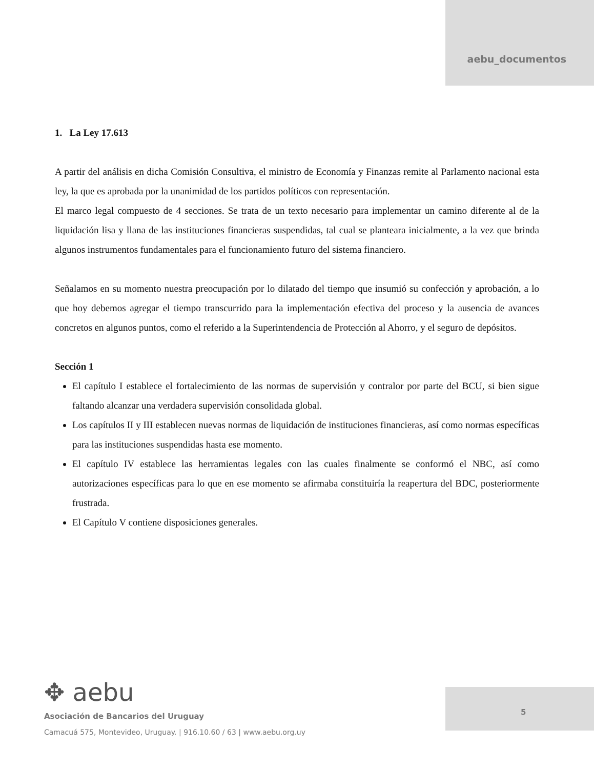aebu_documentos
1. La Ley 17.613
A partir del análisis en dicha Comisión Consultiva, el ministro de Economía y Finanzas remite al Parlamento nacional esta ley, la que es aprobada por la unanimidad de los partidos políticos con representación.
El marco legal compuesto de 4 secciones. Se trata de un texto necesario para implementar un camino diferente al de la liquidación lisa y llana de las instituciones financieras suspendidas, tal cual se planteara inicialmente, a la vez que brinda algunos instrumentos fundamentales para el funcionamiento futuro del sistema financiero.
Señalamos en su momento nuestra preocupación por lo dilatado del tiempo que insumió su confección y aprobación, a lo que hoy debemos agregar el tiempo transcurrido para la implementación efectiva del proceso y la ausencia de avances concretos en algunos puntos, como el referido a la Superintendencia de Protección al Ahorro, y el seguro de depósitos.
Sección 1
El capítulo I establece el fortalecimiento de las normas de supervisión y contralor por parte del BCU, si bien sigue faltando alcanzar una verdadera supervisión consolidada global.
Los capítulos II y III establecen nuevas normas de liquidación de instituciones financieras, así como normas específicas para las instituciones suspendidas hasta ese momento.
El capítulo IV establece las herramientas legales con las cuales finalmente se conformó el NBC, así como autorizaciones específicas para lo que en ese momento se afirmaba constituiría la reapertura del BDC, posteriormente frustrada.
El Capítulo V contiene disposiciones generales.
✥ aebu
Asociación de Bancarios del Uruguay
Camacuá 575, Montevideo, Uruguay. | 916.10.60 / 63 | www.aebu.org.uy
5